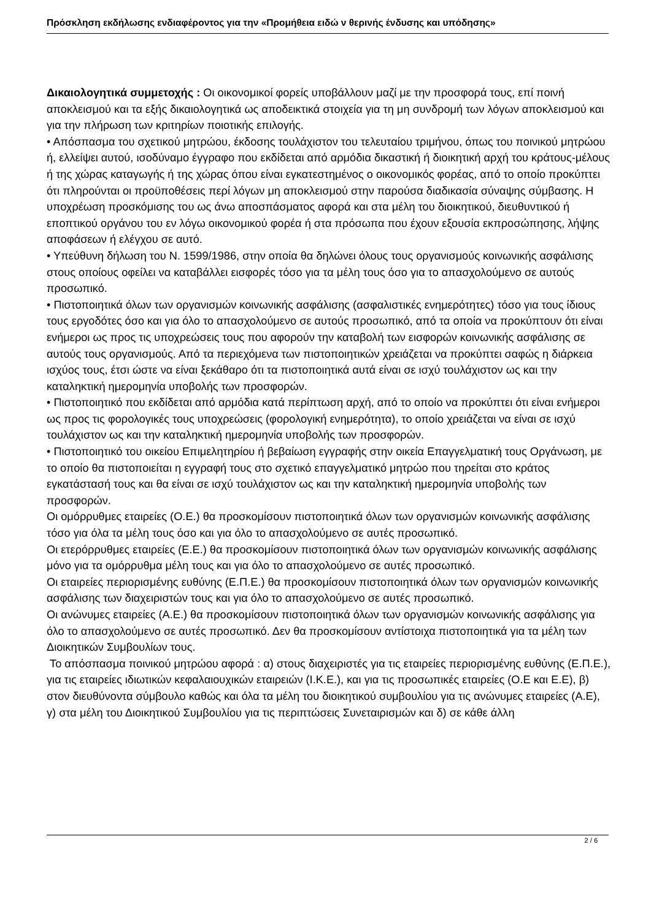Πρόσκληση εκδήλωσης ενδιαφέροντος για την «Προμήθεια ειδώ ν θερινής ένδυσης και υπόδησης»
Δικαιολογητικά συμμετοχής : Οι οικονομικοί φορείς υποβάλλουν μαζί με την προσφορά τους, επί ποινή αποκλεισμού και τα εξής δικαιολογητικά ως αποδεικτικά στοιχεία για τη μη συνδρομή των λόγων αποκλεισμού και για την πλήρωση των κριτηρίων ποιοτικής επιλογής.
• Απόσπασμα του σχετικού μητρώου, έκδοσης τουλάχιστον του τελευταίου τριμήνου, όπως του ποινικού μητρώου ή, ελλείψει αυτού, ισοδύναμο έγγραφο που εκδίδεται από αρμόδια δικαστική ή διοικητική αρχή του κράτους-μέλους ή της χώρας καταγωγής ή της χώρας όπου είναι εγκατεστημένος ο οικονομικός φορέας, από το οποίο προκύπτει ότι πληρούνται οι προϋποθέσεις περί λόγων μη αποκλεισμού στην παρούσα διαδικασία σύναψης σύμβασης. Η υποχρέωση προσκόμισης του ως άνω αποσπάσματος αφορά και στα μέλη του διοικητικού, διευθυντικού ή εποπτικού οργάνου του εν λόγω οικονομικού φορέα ή στα πρόσωπα που έχουν εξουσία εκπροσώπησης, λήψης αποφάσεων ή ελέγχου σε αυτό.
• Υπεύθυνη δήλωση του Ν. 1599/1986, στην οποία θα δηλώνει όλους τους οργανισμούς κοινωνικής ασφάλισης στους οποίους οφείλει να καταβάλλει εισφορές τόσο για τα μέλη τους όσο για το απασχολούμενο σε αυτούς προσωπικό.
• Πιστοποιητικά όλων των οργανισμών κοινωνικής ασφάλισης (ασφαλιστικές ενημερότητες) τόσο για τους ίδιους τους εργοδότες όσο και για όλο το απασχολούμενο σε αυτούς προσωπικό, από τα οποία να προκύπτουν ότι είναι ενήμεροι ως προς τις υποχρεώσεις τους που αφορούν την καταβολή των εισφορών κοινωνικής ασφάλισης σε αυτούς τους οργανισμούς. Από τα περιεχόμενα των πιστοποιητικών χρειάζεται να προκύπτει σαφώς η διάρκεια ισχύος τους, έτσι ώστε να είναι ξεκάθαρο ότι τα πιστοποιητικά αυτά είναι σε ισχύ τουλάχιστον ως και την καταληκτική ημερομηνία υποβολής των προσφορών.
• Πιστοποιητικό που εκδίδεται από αρμόδια κατά περίπτωση αρχή, από το οποίο να προκύπτει ότι είναι ενήμεροι ως προς τις φορολογικές τους υποχρεώσεις (φορολογική ενημερότητα), το οποίο χρειάζεται να είναι σε ισχύ τουλάχιστον ως και την καταληκτική ημερομηνία υποβολής των προσφορών.
• Πιστοποιητικό του οικείου Επιμελητηρίου ή βεβαίωση εγγραφής στην οικεία Επαγγελματική τους Οργάνωση, με το οποίο θα πιστοποιείται η εγγραφή τους στο σχετικό επαγγελματικό μητρώο που τηρείται στο κράτος εγκατάστασή τους και θα είναι σε ισχύ τουλάχιστον ως και την καταληκτική ημερομηνία υποβολής των προσφορών.
Οι ομόρρυθμες εταιρείες (Ο.Ε.) θα προσκομίσουν πιστοποιητικά όλων των οργανισμών κοινωνικής ασφάλισης τόσο για όλα τα μέλη τους όσο και για όλο το απασχολούμενο σε αυτές προσωπικό.
Οι ετερόρρυθμες εταιρείες (Ε.Ε.) θα προσκομίσουν πιστοποιητικά όλων των οργανισμών κοινωνικής ασφάλισης μόνο για τα ομόρρυθμα μέλη τους και για όλο το απασχολούμενο σε αυτές προσωπικό.
Οι εταιρείες περιορισμένης ευθύνης (Ε.Π.Ε.) θα προσκομίσουν πιστοποιητικά όλων των οργανισμών κοινωνικής ασφάλισης των διαχειριστών τους και για όλο το απασχολούμενο σε αυτές προσωπικό.
Οι ανώνυμες εταιρείες (Α.Ε.) θα προσκομίσουν πιστοποιητικά όλων των οργανισμών κοινωνικής ασφάλισης για όλο το απασχολούμενο σε αυτές προσωπικό. Δεν θα προσκομίσουν αντίστοιχα πιστοποιητικά για τα μέλη των Διοικητικών Συμβουλίων τους.
Το απόσπασμα ποινικού μητρώου αφορά : α) στους διαχειριστές για τις εταιρείες περιορισμένης ευθύνης (Ε.Π.Ε.), για τις εταιρείες ιδιωτικών κεφαλαιουχικών εταιρειών (Ι.Κ.Ε.), και για τις προσωπικές εταιρείες (Ο.Ε και Ε.Ε), β) στον διευθύνοντα σύμβουλο καθώς και όλα τα μέλη του διοικητικού συμβουλίου για τις ανώνυμες εταιρείες (Α.Ε), γ) στα μέλη του Διοικητικού Συμβουλίου για τις περιπτώσεις Συνεταιρισμών και δ) σε κάθε άλλη
2 / 6